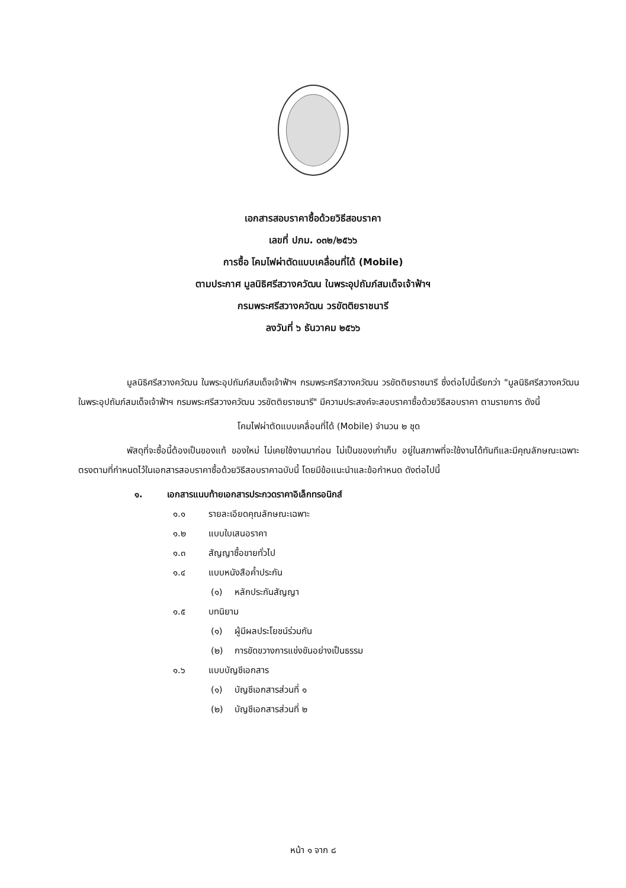เอกสารสอบราคาซื้อด้วยวิธีสอบราคา
เลขที่ ปภม. ๐๓๒/๒๕๖๖
การซื้อ โคมไฟผ่าตัดแบบเคลื่อนที่ได้ (Mobile)
ตามประกาศ มูลนิธิศรีสวางควัฒน ในพระอุปถัมภ์สมเด็จเจ้าฟ้าฯ
กรมพระศรีสวางควัฒน วรขัตติยราชนารี
ลงวันที่ ๖ ธันวาคม ๒๕๖๖
มูลนิธิศรีสวางควัฒน ในพระอุปถัมภ์สมเด็จเจ้าฟ้าฯ กรมพระศรีสวางควัฒน วรขัตติยราชนารี ซึ่งต่อไปนี้เรียกว่า "มูลนิธิศรีสวางควัฒน ในพระอุปถัมภ์สมเด็จเจ้าฟ้าฯ กรมพระศรีสวางควัฒน วรขัตติยราชนารี" มีความประสงค์จะสอบราคาซื้อด้วยวิธีสอบราคา ตามรายการ ดังนี้
โคมไฟผ่าตัดแบบเคลื่อนที่ได้ (Mobile) จำนวน ๒ ชุด
พัสดุที่จะซื้อนี้ต้องเป็นของแท้ ของใหม่ ไม่เคยใช้งานมาก่อน ไม่เป็นของเก่าเก็บ อยู่ในสภาพที่จะใช้งานได้ทันทีและมีคุณลักษณะเฉพาะตรงตามที่กำหนดไว้ในเอกสารสอบราคาซื้อด้วยวิธีสอบราคาฉบับนี้ โดยมีข้อแนะนำและข้อกำหนด ดังต่อไปนี้
๑. เอกสารแนบท้ายเอกสารประกวดราคาอิเล็กทรอนิกส์
๑.๑ รายละเอียดคุณลักษณะเฉพาะ
๑.๒ แบบใบเสนอราคา
๑.๓ สัญญาซื้อขายทั่วไป
๑.๔ แบบหนังสือค้ำประกัน
(๑) หลักประกันสัญญา
๑.๕ บทนิยาม
(๑) ผู้มีผลประโยชน์ร่วมกัน
(๒) การขัดขวางการแข่งขันอย่างเป็นธรรม
๑.๖ แบบบัญชีเอกสาร
(๑) บัญชีเอกสารส่วนที่ ๑
(๒) บัญชีเอกสารส่วนที่ ๒
หน้า ๑ จาก ๘